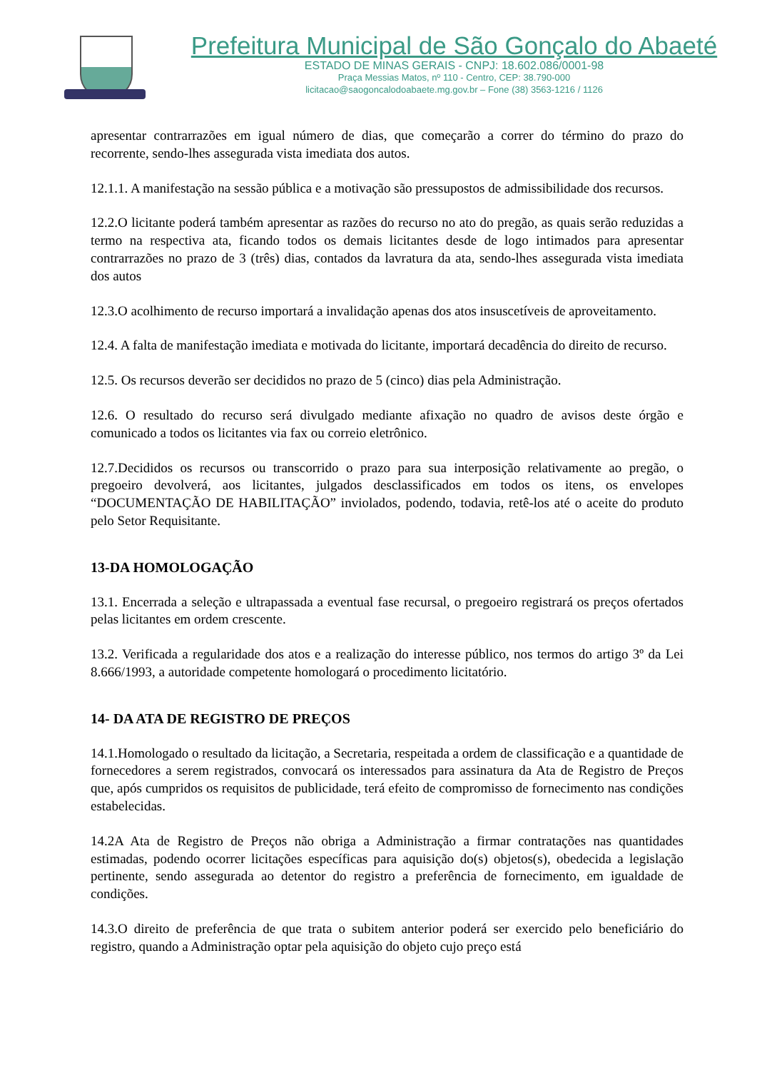Prefeitura Municipal de São Gonçalo do Abaeté
ESTADO DE MINAS GERAIS - CNPJ: 18.602.086/0001-98
Praça Messias Matos, nº 110 - Centro, CEP: 38.790-000
licitacao@saogoncalodoabaete.mg.gov.br – Fone (38) 3563-1216 / 1126
apresentar contrarrazões em igual número de dias, que começarão a correr do término do prazo do recorrente, sendo-lhes assegurada vista imediata dos autos.
12.1.1. A manifestação na sessão pública e a motivação são pressupostos de admissibilidade dos recursos.
12.2.O licitante poderá também apresentar as razões do recurso no ato do pregão, as quais serão reduzidas a termo na respectiva ata, ficando todos os demais licitantes desde de logo intimados para apresentar contrarrazões no prazo de 3 (três) dias, contados da lavratura da ata, sendo-lhes assegurada vista imediata dos autos
12.3.O acolhimento de recurso importará a invalidação apenas dos atos insuscetíveis de aproveitamento.
12.4. A falta de manifestação imediata e motivada do licitante, importará decadência do direito de recurso.
12.5. Os recursos deverão ser decididos no prazo de 5 (cinco) dias pela Administração.
12.6. O resultado do recurso será divulgado mediante afixação no quadro de avisos deste órgão e comunicado a todos os licitantes via fax ou correio eletrônico.
12.7.Decididos os recursos ou transcorrido o prazo para sua interposição relativamente ao pregão, o pregoeiro devolverá, aos licitantes, julgados desclassificados em todos os itens, os envelopes “DOCUMENTAÇÃO DE HABILITAÇÃO” inviolados, podendo, todavia, retê-los até o aceite do produto pelo Setor Requisitante.
13-DA HOMOLOGAÇÃO
13.1. Encerrada a seleção e ultrapassada a eventual fase recursal, o pregoeiro registrará os preços ofertados pelas licitantes em ordem crescente.
13.2. Verificada a regularidade dos atos e a realização do interesse público, nos termos do artigo 3º da Lei 8.666/1993, a autoridade competente homologará o procedimento licitatório.
14- DA ATA DE REGISTRO DE PREÇOS
14.1.Homologado o resultado da licitação, a Secretaria, respeitada a ordem de classificação e a quantidade de fornecedores a serem registrados, convocará os interessados para assinatura da Ata de Registro de Preços que, após cumpridos os requisitos de publicidade, terá efeito de compromisso de fornecimento nas condições estabelecidas.
14.2A Ata de Registro de Preços não obriga a Administração a firmar contratações nas quantidades estimadas, podendo ocorrer licitações específicas para aquisição do(s) objetos(s), obedecida a legislação pertinente, sendo assegurada ao detentor do registro a preferência de fornecimento, em igualdade de condições.
14.3.O direito de preferência de que trata o subitem anterior poderá ser exercido pelo beneficiário do registro, quando a Administração optar pela aquisição do objeto cujo preço está